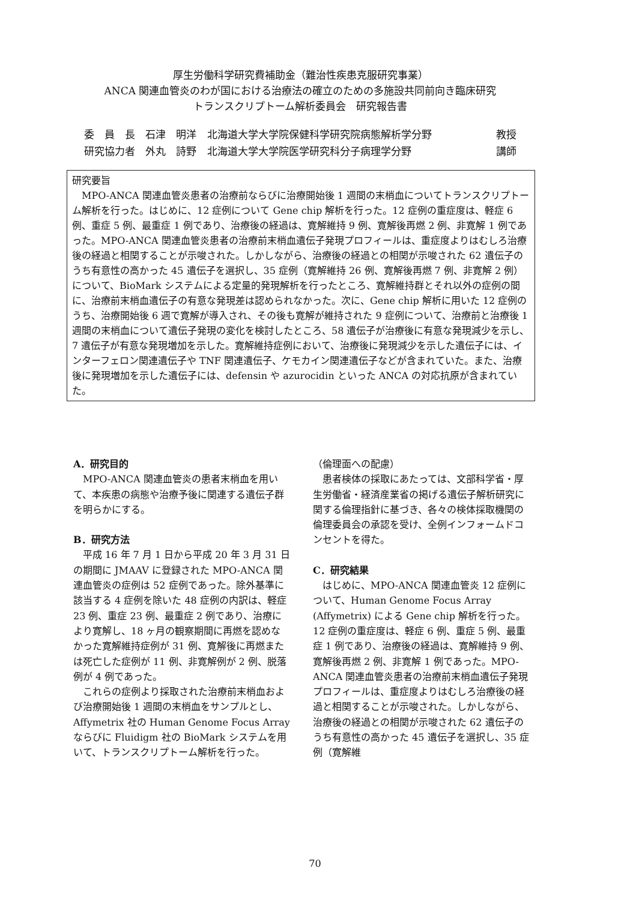厚生労働科学研究費補助金（難治性疾患克服研究事業）
ANCA 関連血管炎のわが国における治療法の確立のための多施設共同前向き臨床研究
トランスクリプトーム解析委員会　研究報告書
委　員　長　石津　明洋 北海道大学大学院保健科学研究院病態解析学分野 教授
研究協力者　外丸　詩野 北海道大学大学院医学研究科分子病理学分野 講師
研究要旨
MPO-ANCA 関連血管炎患者の治療前ならびに治療開始後 1 週間の末梢血についてトランスクリプトーム解析を行った。はじめに、12 症例について Gene chip 解析を行った。12 症例の重症度は、軽症 6 例、重症 5 例、最重症 1 例であり、治療後の経過は、寛解維持 9 例、寛解後再燃 2 例、非寛解 1 例であった。MPO-ANCA 関連血管炎患者の治療前末梢血遺伝子発現プロフィールは、重症度よりはむしろ治療後の経過と相関することが示唆された。しかしながら、治療後の経過との相関が示唆された 62 遺伝子のうち有意性の高かった 45 遺伝子を選択し、35 症例（寛解維持 26 例、寛解後再燃 7 例、非寛解 2 例）について、BioMark システムによる定量的発現解析を行ったところ、寛解維持群とそれ以外の症例の間に、治療前末梢血遺伝子の有意な発現差は認められなかった。次に、Gene chip 解析に用いた 12 症例のうち、治療開始後 6 週で寛解が導入され、その後も寛解が維持された 9 症例について、治療前と治療後 1 週間の末梢血について遺伝子発現の変化を検討したところ、58 遺伝子が治療後に有意な発現減少を示し、7 遺伝子が有意な発現増加を示した。寛解維持症例において、治療後に発現減少を示した遺伝子には、インターフェロン関連遺伝子や TNF 関連遺伝子、ケモカイン関連遺伝子などが含まれていた。また、治療後に発現増加を示した遺伝子には、defensin や azurocidin といった ANCA の対応抗原が含まれていた。
A．研究目的
MPO-ANCA 関連血管炎の患者末梢血を用いて、本疾患の病態や治療予後に関連する遺伝子群を明らかにする。
B．研究方法
平成 16 年 7 月 1 日から平成 20 年 3 月 31 日の期間に JMAAV に登録された MPO-ANCA 関連血管炎の症例は 52 症例であった。除外基準に該当する 4 症例を除いた 48 症例の内訳は、軽症 23 例、重症 23 例、最重症 2 例であり、治療により寛解し、18 ヶ月の観察期間に再燃を認めなかった寛解維持症例が 31 例、寛解後に再燃または死亡した症例が 11 例、非寛解例が 2 例、脱落例が 4 例であった。
これらの症例より採取された治療前末梢血および治療開始後 1 週間の末梢血をサンプルとし、Affymetrix 社の Human Genome Focus Array ならびに Fluidigm 社の BioMark システムを用いて、トランスクリプトーム解析を行った。
（倫理面への配慮）
患者検体の採取にあたっては、文部科学省・厚生労働省・経済産業省の掲げる遺伝子解析研究に関する倫理指針に基づき、各々の検体採取機関の倫理委員会の承認を受け、全例インフォームドコンセントを得た。
C．研究結果
はじめに、MPO-ANCA 関連血管炎 12 症例について、Human Genome Focus Array (Affymetrix) による Gene chip 解析を行った。12 症例の重症度は、軽症 6 例、重症 5 例、最重症 1 例であり、治療後の経過は、寛解維持 9 例、寛解後再燃 2 例、非寛解 1 例であった。MPO-ANCA 関連血管炎患者の治療前末梢血遺伝子発現プロフィールは、重症度よりはむしろ治療後の経過と相関することが示唆された。しかしながら、治療後の経過との相関が示唆された 62 遺伝子のうち有意性の高かった 45 遺伝子を選択し、35 症例（寛解維
70